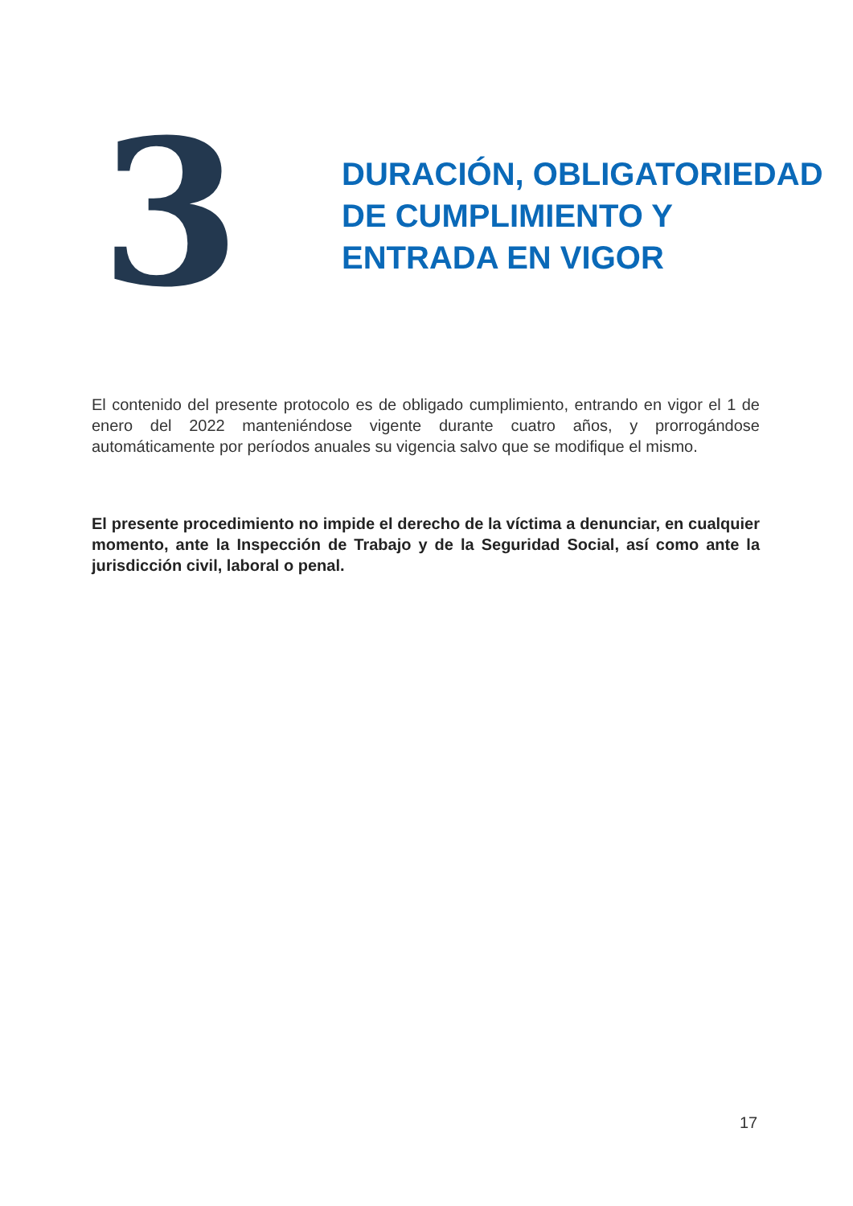3
DURACIÓN, OBLIGATORIEDAD DE CUMPLIMIENTO Y ENTRADA EN VIGOR
El contenido del presente protocolo es de obligado cumplimiento, entrando en vigor el 1 de enero del 2022 manteniéndose vigente durante cuatro años, y prorrogándose automáticamente por períodos anuales su vigencia salvo que se modifique el mismo.
El presente procedimiento no impide el derecho de la víctima a denunciar, en cualquier momento, ante la Inspección de Trabajo y de la Seguridad Social, así como ante la jurisdicción civil, laboral o penal.
17